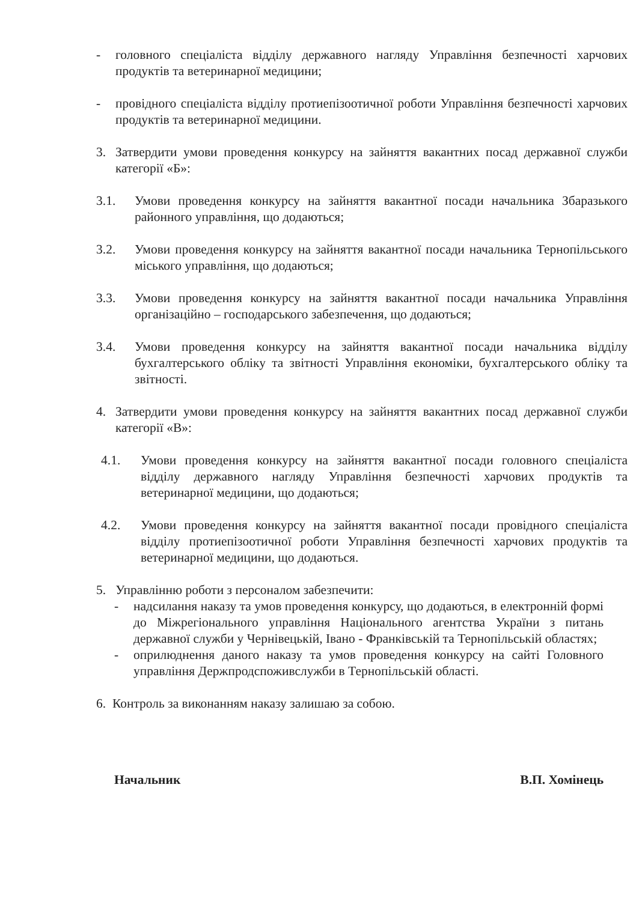- головного спеціаліста відділу державного нагляду Управління безпечності харчових продуктів та ветеринарної медицини;
- провідного спеціаліста відділу протиепізоотичної роботи Управління безпечності харчових продуктів та ветеринарної медицини.
3. Затвердити умови проведення конкурсу на зайняття вакантних посад державної служби категорії «Б»:
3.1. Умови проведення конкурсу на зайняття вакантної посади начальника Збаразького районного управління, що додаються;
3.2. Умови проведення конкурсу на зайняття вакантної посади начальника Тернопільського міського управління, що додаються;
3.3. Умови проведення конкурсу на зайняття вакантної посади начальника Управління організаційно – господарського забезпечення, що додаються;
3.4. Умови проведення конкурсу на зайняття вакантної посади начальника відділу бухгалтерського обліку та звітності Управління економіки, бухгалтерського обліку та звітності.
4. Затвердити умови проведення конкурсу на зайняття вакантних посад державної служби категорії «В»:
4.1. Умови проведення конкурсу на зайняття вакантної посади головного спеціаліста відділу державного нагляду Управління безпечності харчових продуктів та ветеринарної медицини, що додаються;
4.2. Умови проведення конкурсу на зайняття вакантної посади провідного спеціаліста відділу протиепізоотичної роботи Управління безпечності харчових продуктів та ветеринарної медицини, що додаються.
5. Управлінню роботи з персоналом забезпечити:
- надсилання наказу та умов проведення конкурсу, що додаються, в електронній формі до Міжрегіонального управління Національного агентства України з питань державної служби у Чернівецькій, Івано - Франківській та Тернопільській областях;
- оприлюднення даного наказу та умов проведення конкурсу на сайті Головного управління Держпродспоживслужби в Тернопільській області.
6. Контроль за виконанням наказу залишаю за собою.
Начальник В.П. Хомінець